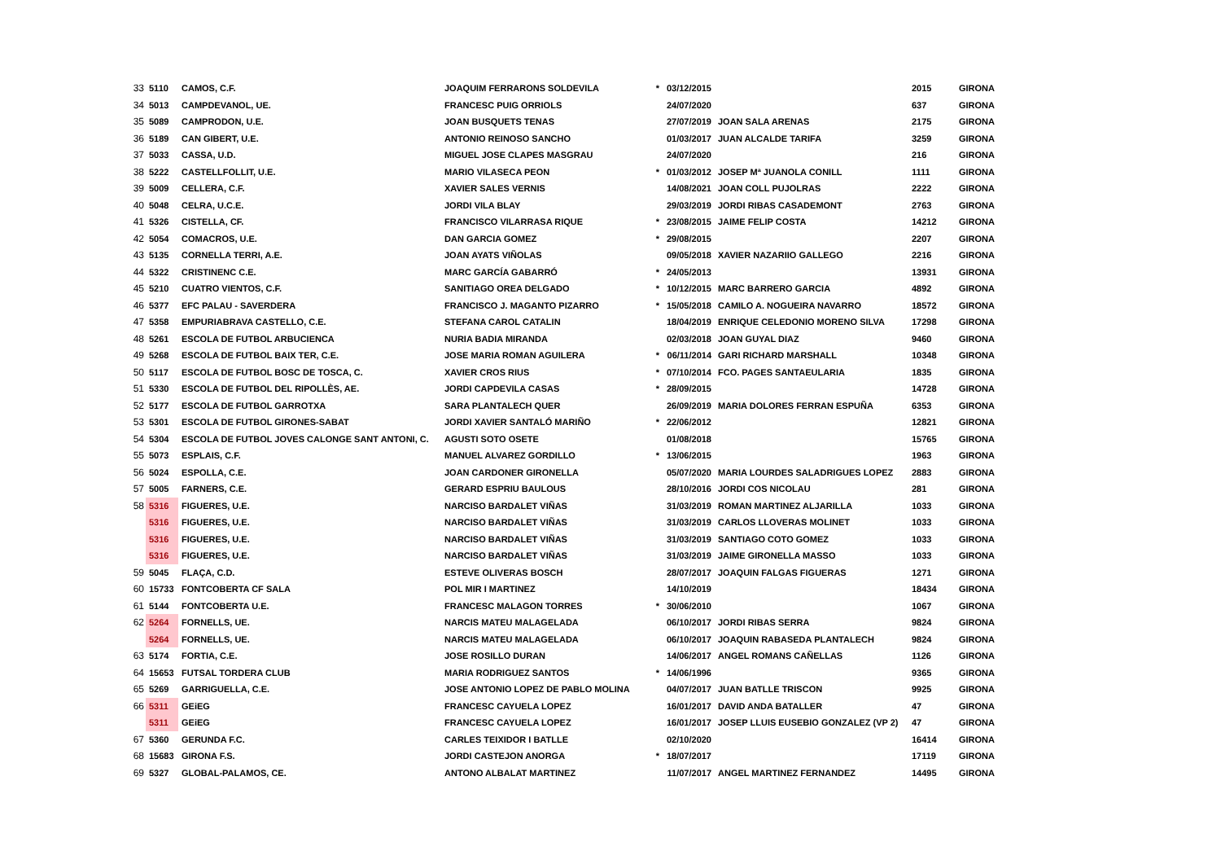| 33 | 5110 | CAMOS, C.F. | JOAQUIM FERRARONS SOLDEVILA | * | 03/12/2015 | | 2015 | GIRONA |
| 34 | 5013 | CAMPDEVANOL, UE. | FRANCESC PUIG ORRIOLS | | 24/07/2020 | | 637 | GIRONA |
| 35 | 5089 | CAMPRODON, U.E. | JOAN BUSQUETS TENAS | | 27/07/2019 | JOAN SALA ARENAS | 2175 | GIRONA |
| 36 | 5189 | CAN GIBERT, U.E. | ANTONIO REINOSO SANCHO | | 01/03/2017 | JUAN ALCALDE TARIFA | 3259 | GIRONA |
| 37 | 5033 | CASSA, U.D. | MIGUEL JOSE CLAPES MASGRAU | | 24/07/2020 | | 216 | GIRONA |
| 38 | 5222 | CASTELLFOLLIT, U.E. | MARIO VILASECA PEON | * | 01/03/2012 | JOSEP Mª JUANOLA CONILL | 1111 | GIRONA |
| 39 | 5009 | CELLERA, C.F. | XAVIER SALES VERNIS | | 14/08/2021 | JOAN COLL PUJOLRAS | 2222 | GIRONA |
| 40 | 5048 | CELRA, U.C.E. | JORDI VILA BLAY | | 29/03/2019 | JORDI RIBAS CASADEMONT | 2763 | GIRONA |
| 41 | 5326 | CISTELLA, CF. | FRANCISCO VILARRASA RIQUE | * | 23/08/2015 | JAIME FELIP COSTA | 14212 | GIRONA |
| 42 | 5054 | COMACROS, U.E. | DAN GARCIA GOMEZ | * | 29/08/2015 | | 2207 | GIRONA |
| 43 | 5135 | CORNELLA TERRI, A.E. | JOAN AYATS VIÑOLAS | | 09/05/2018 | XAVIER NAZARIIO GALLEGO | 2216 | GIRONA |
| 44 | 5322 | CRISTINENC C.E. | MARC GARCÍA GABARRÓ | * | 24/05/2013 | | 13931 | GIRONA |
| 45 | 5210 | CUATRO VIENTOS, C.F. | SANITIAGO OREA DELGADO | * | 10/12/2015 | MARC BARRERO GARCIA | 4892 | GIRONA |
| 46 | 5377 | EFC PALAU - SAVERDERA | FRANCISCO J. MAGANTO PIZARRO | * | 15/05/2018 | CAMILO A. NOGUEIRA NAVARRO | 18572 | GIRONA |
| 47 | 5358 | EMPURIABRAVA CASTELLO, C.E. | STEFANA CAROL CATALIN | | 18/04/2019 | ENRIQUE CELEDONIO MORENO SILVA | 17298 | GIRONA |
| 48 | 5261 | ESCOLA DE FUTBOL ARBUCIENCA | NURIA BADIA MIRANDA | | 02/03/2018 | JOAN GUYAL DIAZ | 9460 | GIRONA |
| 49 | 5268 | ESCOLA DE FUTBOL BAIX TER, C.E. | JOSE MARIA ROMAN AGUILERA | * | 06/11/2014 | GARI RICHARD MARSHALL | 10348 | GIRONA |
| 50 | 5117 | ESCOLA DE FUTBOL BOSC DE TOSCA, C. | XAVIER CROS RIUS | * | 07/10/2014 | FCO. PAGES SANTAEULARIA | 1835 | GIRONA |
| 51 | 5330 | ESCOLA DE FUTBOL DEL RIPOLLÈS, AE. | JORDI CAPDEVILA CASAS | * | 28/09/2015 | | 14728 | GIRONA |
| 52 | 5177 | ESCOLA DE FUTBOL GARROTXA | SARA PLANTALECH QUER | | 26/09/2019 | MARIA DOLORES FERRAN ESPUÑA | 6353 | GIRONA |
| 53 | 5301 | ESCOLA DE FUTBOL GIRONES-SABAT | JORDI XAVIER SANTALÓ MARIÑO | * | 22/06/2012 | | 12821 | GIRONA |
| 54 | 5304 | ESCOLA DE FUTBOL JOVES CALONGE SANT ANTONI, C. | AGUSTI SOTO OSETE | | 01/08/2018 | | 15765 | GIRONA |
| 55 | 5073 | ESPLAIS, C.F. | MANUEL ALVAREZ GORDILLO | * | 13/06/2015 | | 1963 | GIRONA |
| 56 | 5024 | ESPOLLA, C.E. | JOAN CARDONER GIRONELLA | | 05/07/2020 | MARIA LOURDES SALADRIGUES LOPEZ | 2883 | GIRONA |
| 57 | 5005 | FARNERS, C.E. | GERARD ESPRIU BAULOUS | | 28/10/2016 | JORDI COS NICOLAU | 281 | GIRONA |
| 58 | 5316 | FIGUERES, U.E. | NARCISO BARDALET VIÑAS | | 31/03/2019 | ROMAN MARTINEZ ALJARILLA | 1033 | GIRONA |
| | 5316 | FIGUERES, U.E. | NARCISO BARDALET VIÑAS | | 31/03/2019 | CARLOS LLOVERAS MOLINET | 1033 | GIRONA |
| | 5316 | FIGUERES, U.E. | NARCISO BARDALET VIÑAS | | 31/03/2019 | SANTIAGO COTO GOMEZ | 1033 | GIRONA |
| | 5316 | FIGUERES, U.E. | NARCISO BARDALET VIÑAS | | 31/03/2019 | JAIME GIRONELLA MASSO | 1033 | GIRONA |
| 59 | 5045 | FLAÇA, C.D. | ESTEVE OLIVERAS BOSCH | | 28/07/2017 | JOAQUIN FALGAS FIGUERAS | 1271 | GIRONA |
| 60 | 15733 | FONTCOBERTA CF SALA | POL MIR I MARTINEZ | | 14/10/2019 | | 18434 | GIRONA |
| 61 | 5144 | FONTCOBERTA U.E. | FRANCESC MALAGON TORRES | * | 30/06/2010 | | 1067 | GIRONA |
| 62 | 5264 | FORNELLS, UE. | NARCIS MATEU MALAGELADA | | 06/10/2017 | JORDI RIBAS SERRA | 9824 | GIRONA |
| | 5264 | FORNELLS, UE. | NARCIS MATEU MALAGELADA | | 06/10/2017 | JOAQUIN RABASEDA PLANTALECH | 9824 | GIRONA |
| 63 | 5174 | FORTIA, C.E. | JOSE ROSILLO DURAN | | 14/06/2017 | ANGEL ROMANS CAÑELLAS | 1126 | GIRONA |
| 64 | 15653 | FUTSAL TORDERA CLUB | MARIA RODRIGUEZ SANTOS | * | 14/06/1996 | | 9365 | GIRONA |
| 65 | 5269 | GARRIGUELLA, C.E. | JOSE ANTONIO LOPEZ DE PABLO MOLINA | | 04/07/2017 | JUAN BATLLE TRISCON | 9925 | GIRONA |
| 66 | 5311 | GEiEG | FRANCESC CAYUELA LOPEZ | | 16/01/2017 | DAVID ANDA BATALLER | 47 | GIRONA |
| | 5311 | GEiEG | FRANCESC CAYUELA LOPEZ | | 16/01/2017 | JOSEP LLUIS EUSEBIO GONZALEZ (VP 2) | 47 | GIRONA |
| 67 | 5360 | GERUNDA F.C. | CARLES TEIXIDOR I BATLLE | | 02/10/2020 | | 16414 | GIRONA |
| 68 | 15683 | GIRONA F.S. | JORDI CASTEJON ANORGA | * | 18/07/2017 | | 17119 | GIRONA |
| 69 | 5327 | GLOBAL-PALAMOS, CE. | ANTONO ALBALAT MARTINEZ | | 11/07/2017 | ANGEL MARTINEZ FERNANDEZ | 14495 | GIRONA |